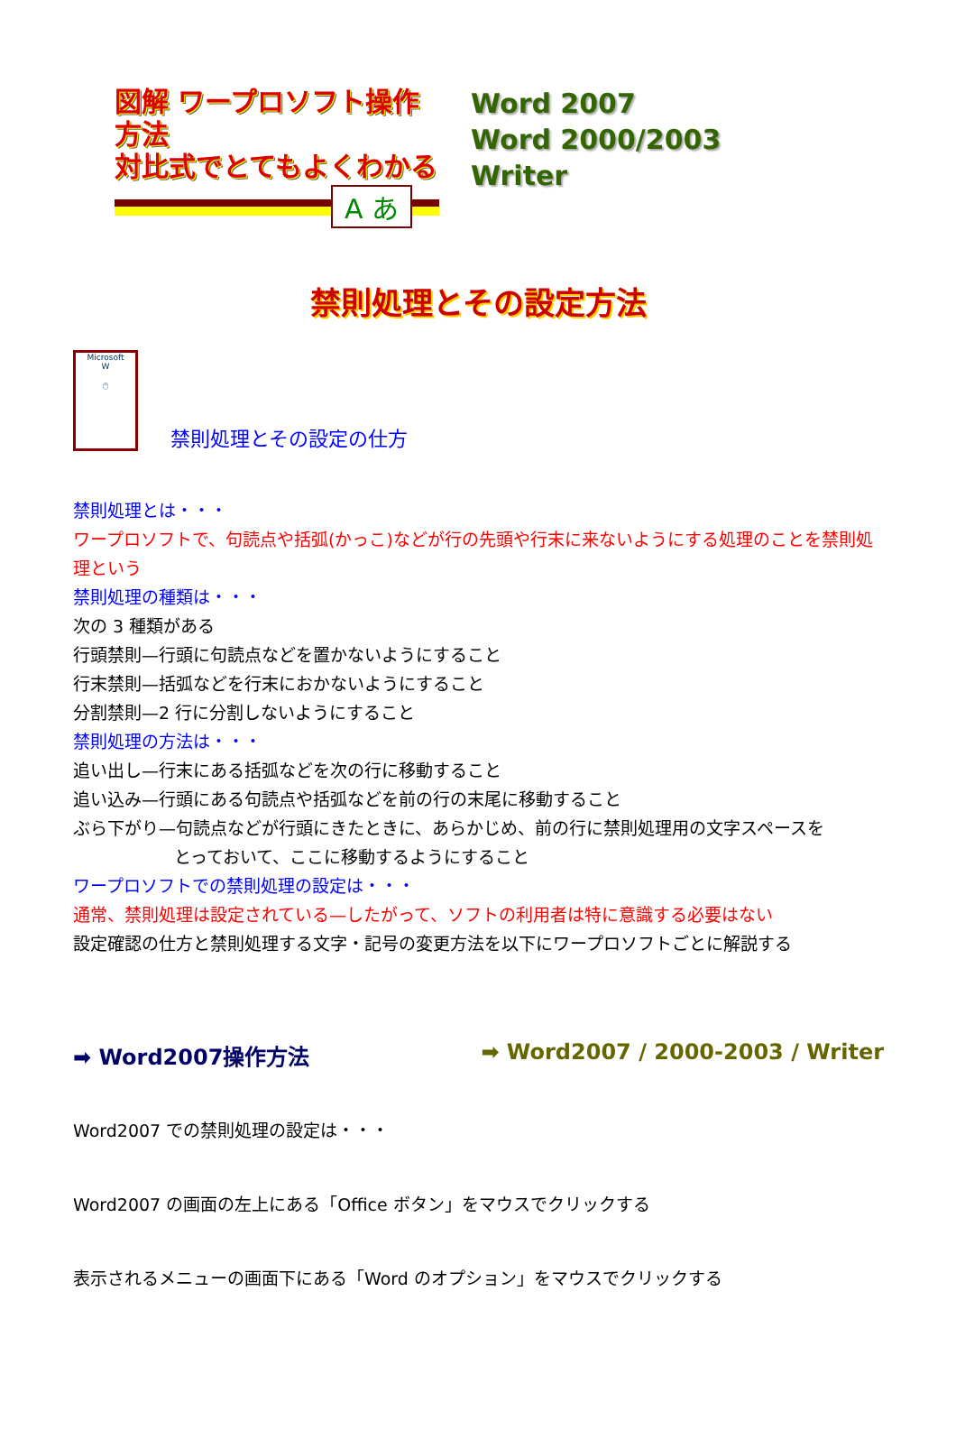図解 ワープロソフト操作方法
対比式でとてもよくわかる
A あ
Word 2007
Word 2000/2003
Writer
禁則処理とその設定方法
Microsoft
W
🖱
禁則処理とその設定の仕方
禁則処理とは・・・
ワープロソフトで、句読点や括弧(かっこ)などが行の先頭や行末に来ないようにする処理のことを禁則処理という
禁則処理の種類は・・・
次の 3 種類がある
行頭禁則—行頭に句読点などを置かないようにすること
行末禁則—括弧などを行末におかないようにすること
分割禁則—2 行に分割しないようにすること
禁則処理の方法は・・・
追い出し—行末にある括弧などを次の行に移動すること
追い込み—行頭にある句読点や括弧などを前の行の末尾に移動すること
ぶら下がり—句読点などが行頭にきたときに、あらかじめ、前の行に禁則処理用の文字スペースを
とっておいて、ここに移動するようにすること
ワープロソフトでの禁則処理の設定は・・・
通常、禁則処理は設定されている—したがって、ソフトの利用者は特に意識する必要はない
設定確認の仕方と禁則処理する文字・記号の変更方法を以下にワープロソフトごとに解説する
➡ Word2007操作方法 ➡ Word2007 / 2000-2003 / Writer
Word2007 での禁則処理の設定は・・・
Word2007 の画面の左上にある「Office ボタン」をマウスでクリックする
表示されるメニューの画面下にある「Word のオプション」をマウスでクリックする